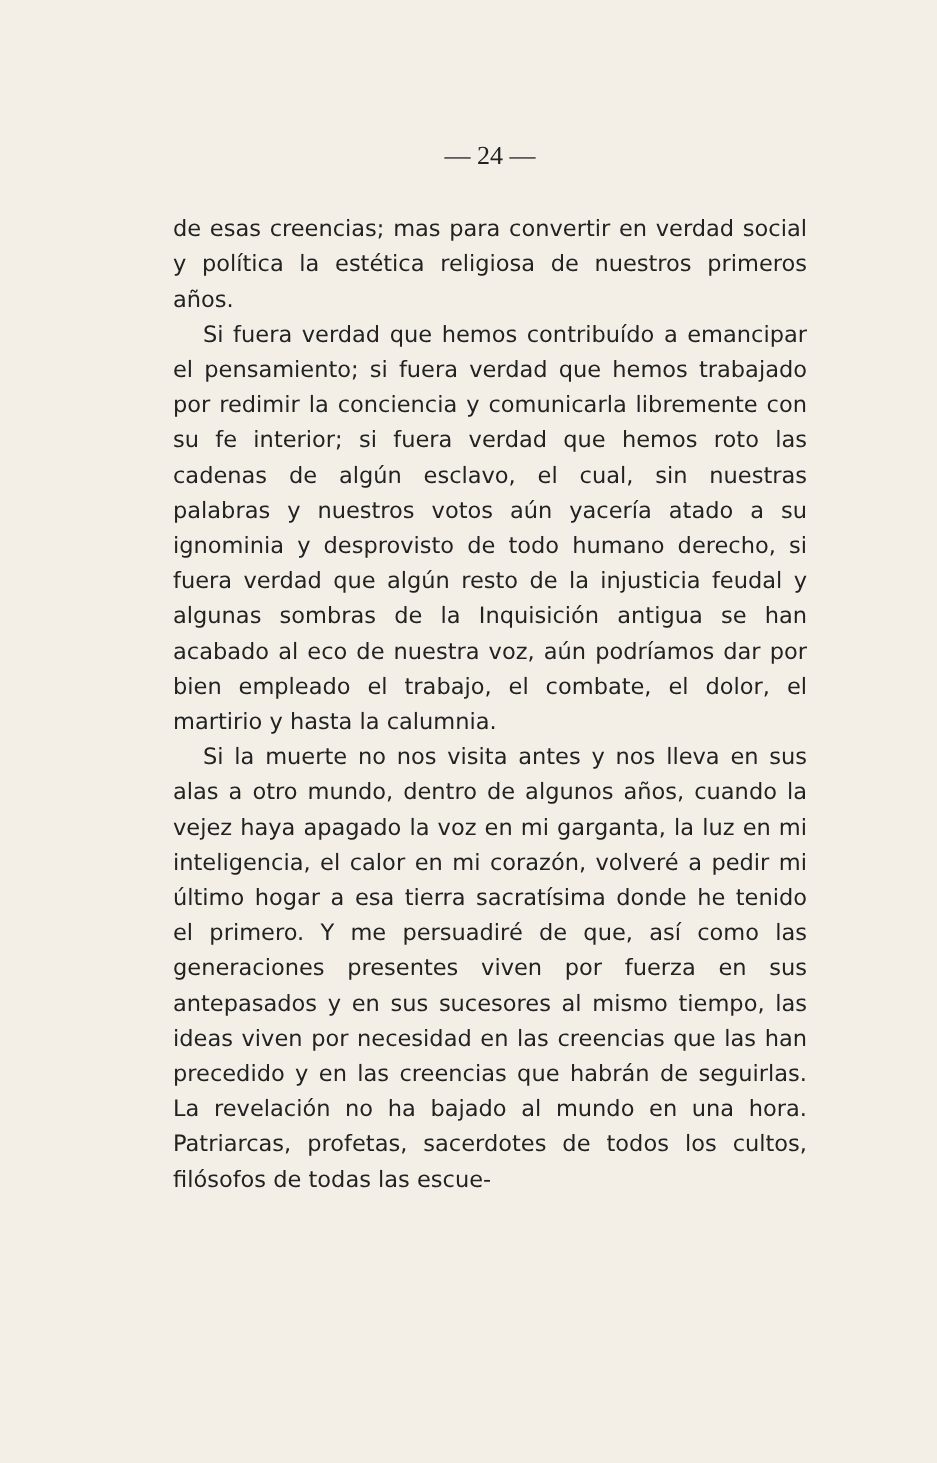— 24 —
de esas creencias; mas para convertir en verdad social y política la estética religiosa de nuestros primeros años.
Si fuera verdad que hemos contribuído a emancipar el pensamiento; si fuera verdad que hemos trabajado por redimir la conciencia y comunicarla libremente con su fe interior; si fuera verdad que hemos roto las cadenas de algún esclavo, el cual, sin nuestras palabras y nuestros votos aún yacería atado a su ignominia y desprovisto de todo humano derecho, si fuera verdad que algún resto de la injusticia feudal y algunas sombras de la Inquisición antigua se han acabado al eco de nuestra voz, aún podríamos dar por bien empleado el trabajo, el combate, el dolor, el martirio y hasta la calumnia.
Si la muerte no nos visita antes y nos lleva en sus alas a otro mundo, dentro de algunos años, cuando la vejez haya apagado la voz en mi garganta, la luz en mi inteligencia, el calor en mi corazón, volveré a pedir mi último hogar a esa tierra sacratísima donde he tenido el primero. Y me persuadiré de que, así como las generaciones presentes viven por fuerza en sus antepasados y en sus sucesores al mismo tiempo, las ideas viven por necesidad en las creencias que las han precedido y en las creencias que habrán de seguirlas. La revelación no ha bajado al mundo en una hora. Patriarcas, profetas, sacerdotes de todos los cultos, filósofos de todas las escue-